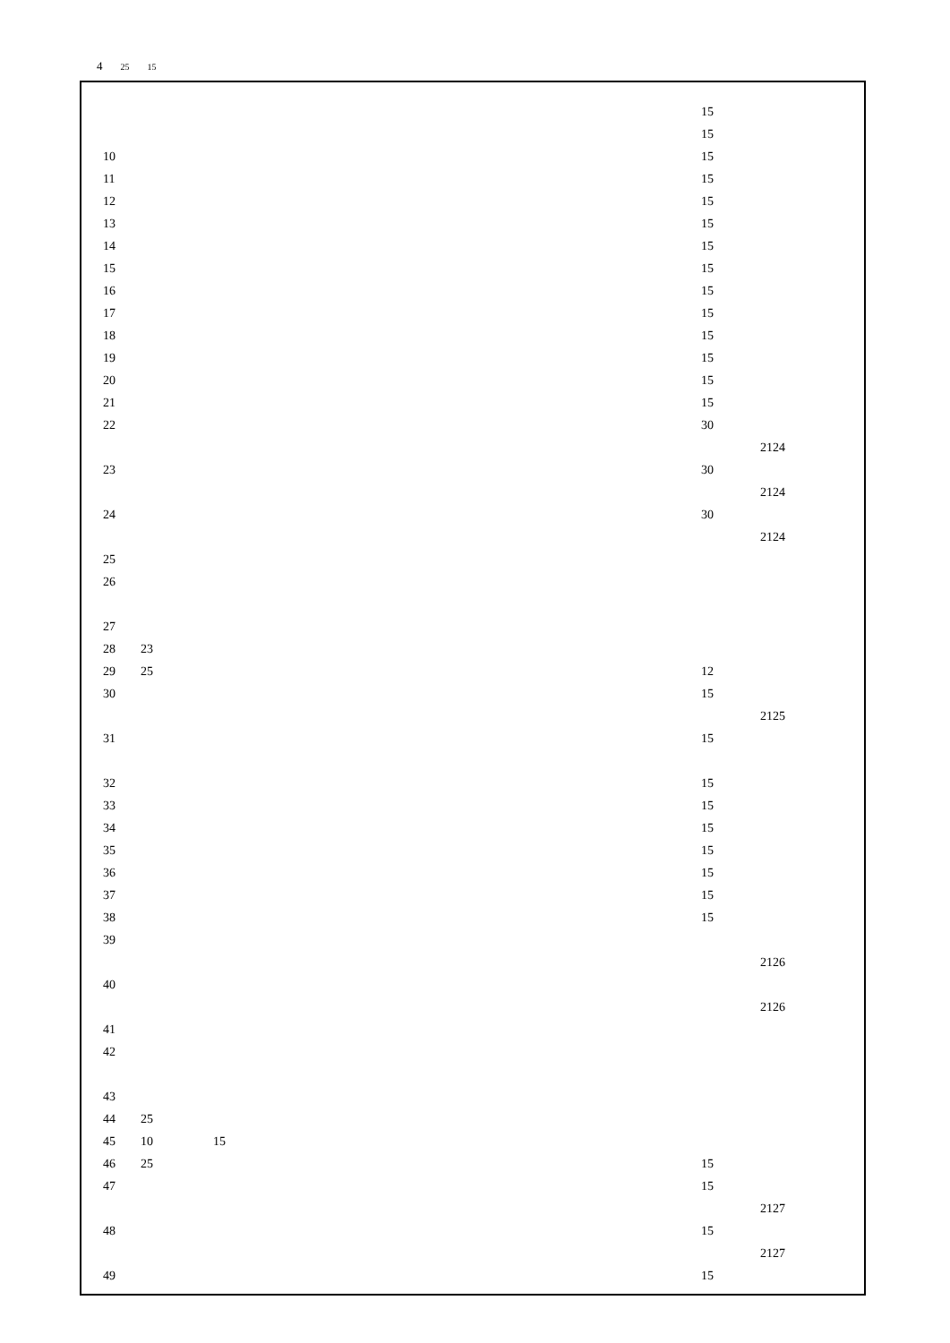4 25 15
| | | | | 15 | |
| | | | | 15 | |
| | 10 | | | 15 | |
| | 11 | | | 15 | |
| | 12 | | | 15 | |
| | 13 | | | 15 | |
| | 14 | | | 15 | |
| | 15 | | | 15 | |
| | 16 | | | 15 | |
| | 17 | | | 15 | |
| | 18 | | | 15 | |
| | 19 | | | 15 | |
| | 20 | | | 15 | |
| | 21 | | | 15 | |
| | 22 | | | 30 | |
| | | | | | 2124 |
| | 23 | | | 30 | |
| | | | | | 2124 |
| | 24 | | | 30 | |
| | | | | | 2124 |
| | 25 | | | | |
| | 26 | | | | |
| | 27 | | | | |
| | 28 | 23 | | | |
| | 29 | 25 | | 12 | |
| | 30 | | | 15 | |
| | | | | | 2125 |
| | 31 | | | 15 | |
| | 32 | | | 15 | |
| | 33 | | | 15 | |
| | 34 | | | 15 | |
| | 35 | | | 15 | |
| | 36 | | | 15 | |
| | 37 | | | 15 | |
| | 38 | | | 15 | |
| | 39 | | | | |
| | | | | | 2126 |
| | 40 | | | | |
| | | | | | 2126 |
| | 41 | | | | |
| | 42 | | | | |
| | 43 | | | | |
| | 44 | 25 | | | |
| | 45 | 10 | 15 | | |
| | 46 | 25 | | 15 | |
| | 47 | | | 15 | |
| | | | | | 2127 |
| | 48 | | | 15 | |
| | | | | | 2127 |
| | 49 | | | 15 | |